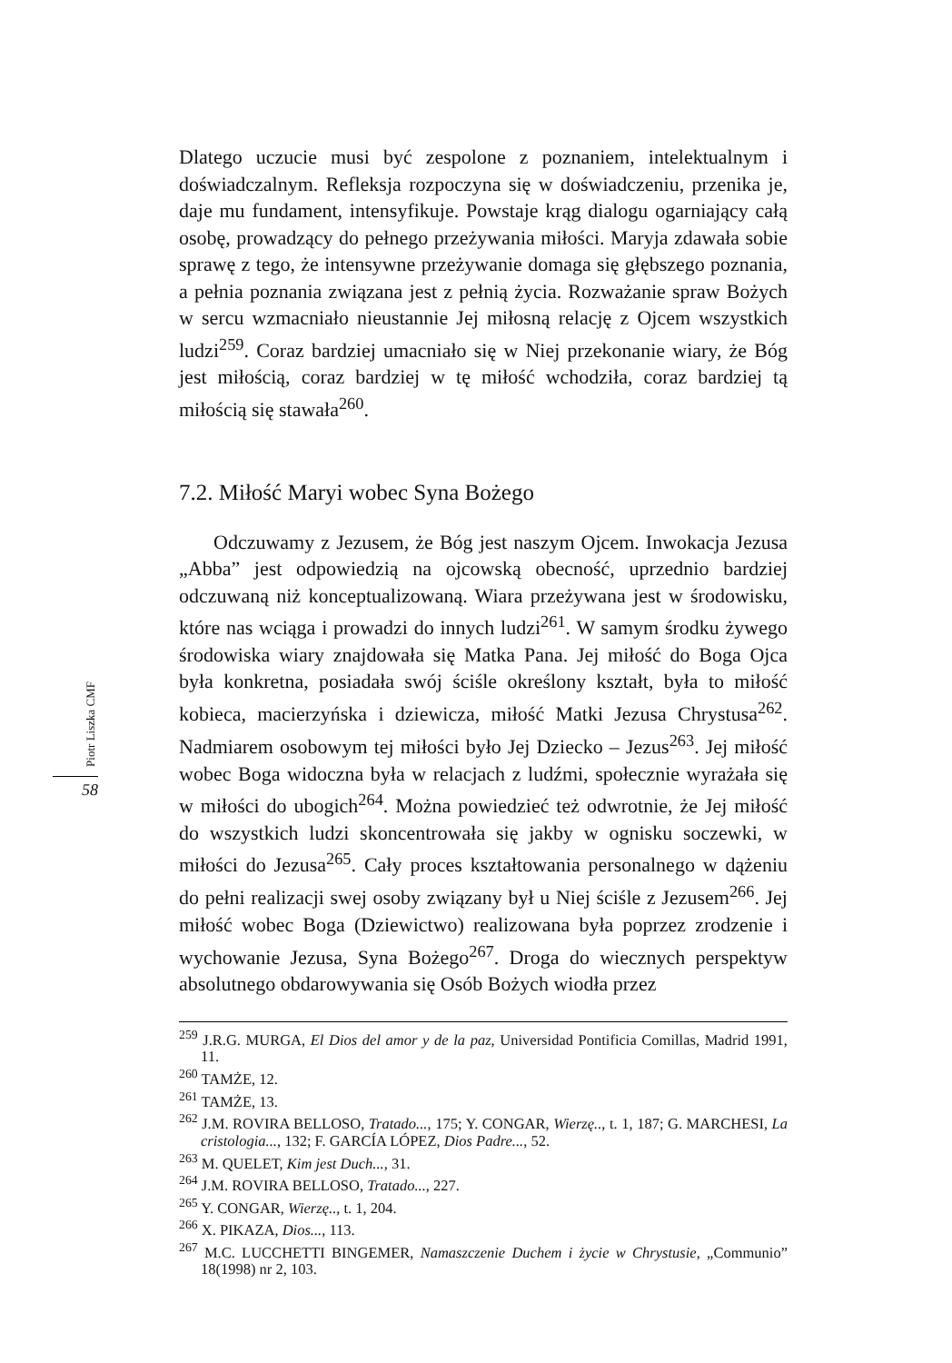Dlatego uczucie musi być zespolone z poznaniem, intelektualnym i doświadczalnym. Refleksja rozpoczyna się w doświadczeniu, przenika je, daje mu fundament, intensyfikuje. Powstaje krąg dialogu ogarniający całą osobę, prowadzący do pełnego przeżywania miłości. Maryja zdawała sobie sprawę z tego, że intensywne przeżywanie domaga się głębszego poznania, a pełnia poznania związana jest z pełnią życia. Rozważanie spraw Bożych w sercu wzmacniało nieustannie Jej miłosną relację z Ojcem wszystkich ludzi<sup>259</sup>. Coraz bardziej umacniało się w Niej przekonanie wiary, że Bóg jest miłością, coraz bardziej w tę miłość wchodziła, coraz bardziej tą miłością się stawała<sup>260</sup>.
7.2. Miłość Maryi wobec Syna Bożego
Odczuwamy z Jezusem, że Bóg jest naszym Ojcem. Inwokacja Jezusa „Abba” jest odpowiedzią na ojcowską obecność, uprzednio bardziej odczuwaną niż konceptualizowaną. Wiara przeżywana jest w środowisku, które nas wciąga i prowadzi do innych ludzi<sup>261</sup>. W samym środku żywego środowiska wiary znajdowała się Matka Pana. Jej miłość do Boga Ojca była konkretna, posiadała swój ściśle określony kształt, była to miłość kobieca, macierzyńska i dziewicza, miłość Matki Jezusa Chrystusa<sup>262</sup>. Nadmiarem osobowym tej miłości było Jej Dziecko – Jezus<sup>263</sup>. Jej miłość wobec Boga widoczna była w relacjach z ludźmi, społecznie wyrażała się w miłości do ubogich<sup>264</sup>. Można powiedzieć też odwrotnie, że Jej miłość do wszystkich ludzi skoncentrowała się jakby w ognisku soczewki, w miłości do Jezusa<sup>265</sup>. Cały proces kształtowania personalnego w dążeniu do pełni realizacji swej osoby związany był u Niej ściśle z Jezusem<sup>266</sup>. Jej miłość wobec Boga (Dziewictwo) realizowana była poprzez zrodzenie i wychowanie Jezusa, Syna Bożego<sup>267</sup>. Droga do wiecznych perspektyw absolutnego obdarowywania się Osób Bożych wiodła przez
<sup>259</sup> J.R.G. MURGA, El Dios del amor y de la paz, Universidad Pontificia Comillas, Madrid 1991, 11.
<sup>260</sup> TAMŻE, 12.
<sup>261</sup> TAMŻE, 13.
<sup>262</sup> J.M. ROVIRA BELLOSO, Tratado..., 175; Y. CONGAR, Wierzę.., t. 1, 187; G. MARCHESI, La cristologia..., 132; F. GARCÍA LÓPEZ, Dios Padre..., 52.
<sup>263</sup> M. QUELET, Kim jest Duch..., 31.
<sup>264</sup> J.M. ROVIRA BELLOSO, Tratado..., 227.
<sup>265</sup> Y. CONGAR, Wierzę.., t. 1, 204.
<sup>266</sup> X. PIKAZA, Dios..., 113.
<sup>267</sup> M.C. LUCCHETTI BINGEMER, Namaszczenie Duchem i życie w Chrystusie, „Communio” 18(1998) nr 2, 103.
Piotr Liszka CMF
58